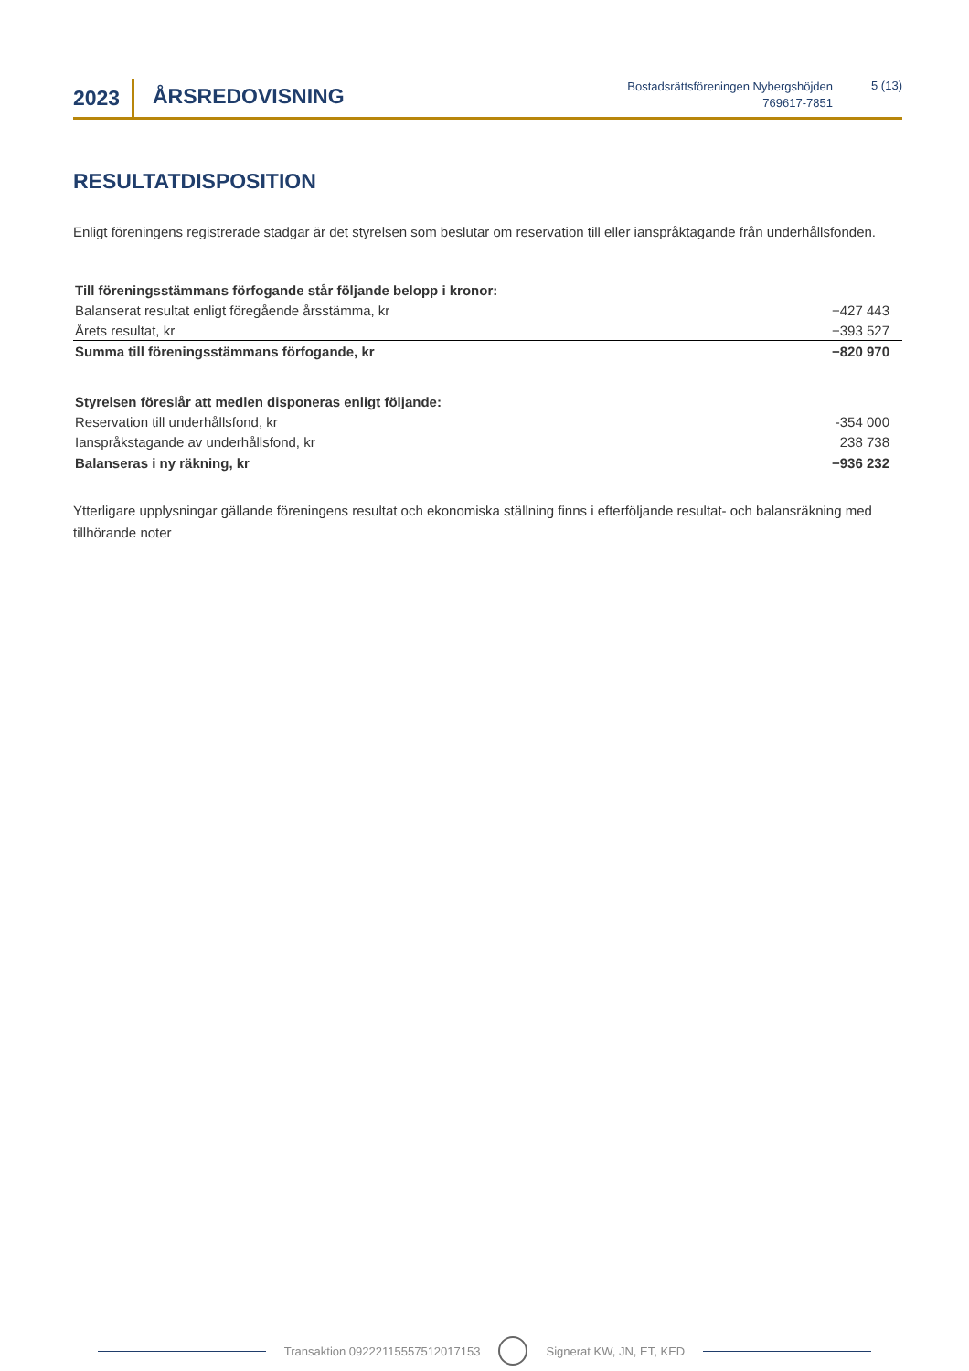2023 ÅRSREDOVISNING
Bostadsrättsföreningen Nybergshöjden
769617-7851
5 (13)
RESULTATDISPOSITION
Enligt föreningens registrerade stadgar är det styrelsen som beslutar om reservation till eller ianspråktagande från underhållsfonden.
| Till föreningsstämmans förfogande står följande belopp i kronor: | |
| Balanserat resultat enligt föregående årsstämma, kr | −427 443 |
| Årets resultat, kr | −393 527 |
| Summa till föreningsstämmans förfogande, kr | −820 970 |
| Styrelsen föreslår att medlen disponeras enligt följande: | |
| Reservation till underhållsfond, kr | -354 000 |
| Ianspråkstagande av underhållsfond, kr | 238 738 |
| Balanseras i ny räkning, kr | −936 232 |
Ytterligare upplysningar gällande föreningens resultat och ekonomiska ställning finns i efterföljande resultat- och balansräkning med tillhörande noter
Transaktion 09222115557512017153 Signerat KW, JN, ET, KED